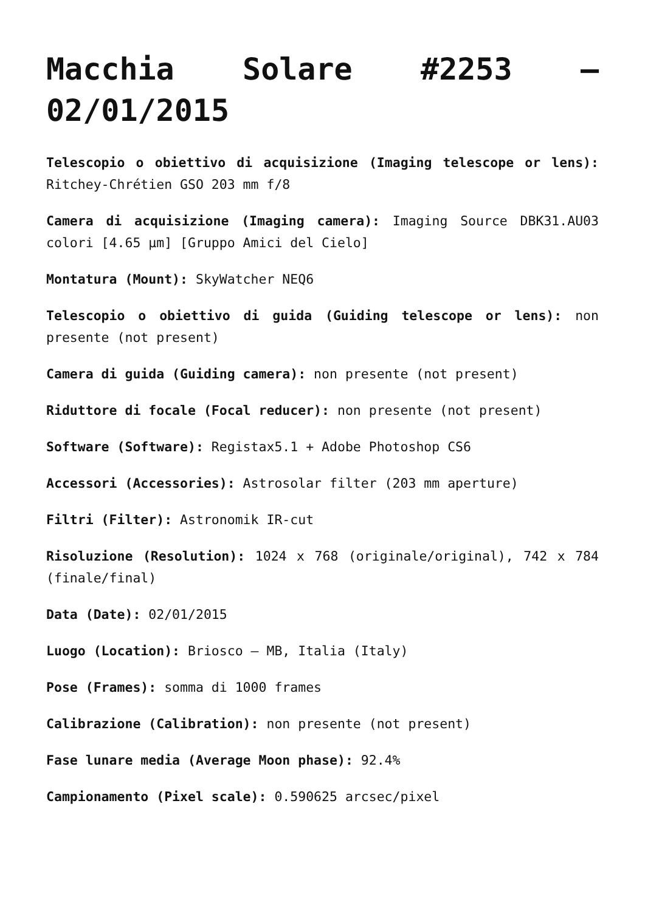Macchia Solare #2253 – 02/01/2015
Telescopio o obiettivo di acquisizione (Imaging telescope or lens): Ritchey-Chrétien GSO 203 mm f/8
Camera di acquisizione (Imaging camera): Imaging Source DBK31.AU03 colori [4.65 µm] [Gruppo Amici del Cielo]
Montatura (Mount): SkyWatcher NEQ6
Telescopio o obiettivo di guida (Guiding telescope or lens): non presente (not present)
Camera di guida (Guiding camera): non presente (not present)
Riduttore di focale (Focal reducer): non presente (not present)
Software (Software): Registax5.1 + Adobe Photoshop CS6
Accessori (Accessories): Astrosolar filter (203 mm aperture)
Filtri (Filter): Astronomik IR-cut
Risoluzione (Resolution): 1024 x 768 (originale/original), 742 x 784 (finale/final)
Data (Date): 02/01/2015
Luogo (Location): Briosco – MB, Italia (Italy)
Pose (Frames): somma di 1000 frames
Calibrazione (Calibration): non presente (not present)
Fase lunare media (Average Moon phase): 92.4%
Campionamento (Pixel scale): 0.590625 arcsec/pixel